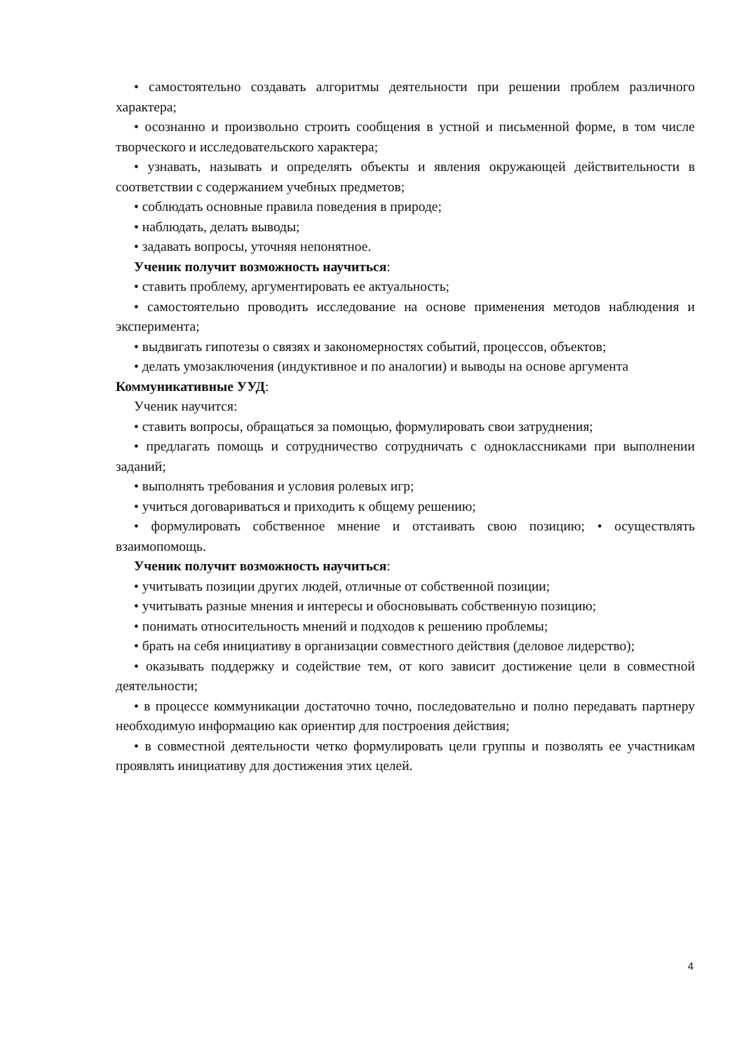• самостоятельно создавать алгоритмы деятельности при решении проблем различного характера;
• осознанно и произвольно строить сообщения в устной и письменной форме, в том числе творческого и исследовательского характера;
• узнавать, называть и определять объекты и явления окружающей действительности в соответствии с содержанием учебных предметов;
• соблюдать основные правила поведения в природе;
• наблюдать, делать выводы;
• задавать вопросы, уточняя непонятное.
Ученик получит возможность научиться:
• ставить проблему, аргументировать ее актуальность;
• самостоятельно проводить исследование на основе применения методов наблюдения и эксперимента;
• выдвигать гипотезы о связях и закономерностях событий, процессов, объектов;
• делать умозаключения (индуктивное и по аналогии) и выводы на основе аргумента
Коммуникативные УУД:
Ученик научится:
• ставить вопросы, обращаться за помощью, формулировать свои затруднения;
• предлагать помощь и сотрудничество сотрудничать с одноклассниками при выполнении заданий;
• выполнять требования и условия ролевых игр;
• учиться договариваться и приходить к общему решению;
• формулировать собственное мнение и отстаивать свою позицию; • осуществлять взаимопомощь.
Ученик получит возможность научиться:
• учитывать позиции других людей, отличные от собственной позиции;
• учитывать разные мнения и интересы и обосновывать собственную позицию;
• понимать относительность мнений и подходов к решению проблемы;
• брать на себя инициативу в организации совместного действия (деловое лидерство);
• оказывать поддержку и содействие тем, от кого зависит достижение цели в совместной деятельности;
• в процессе коммуникации достаточно точно, последовательно и полно передавать партнеру необходимую информацию как ориентир для построения действия;
• в совместной деятельности четко формулировать цели группы и позволять ее участникам проявлять инициативу для достижения этих целей.
4